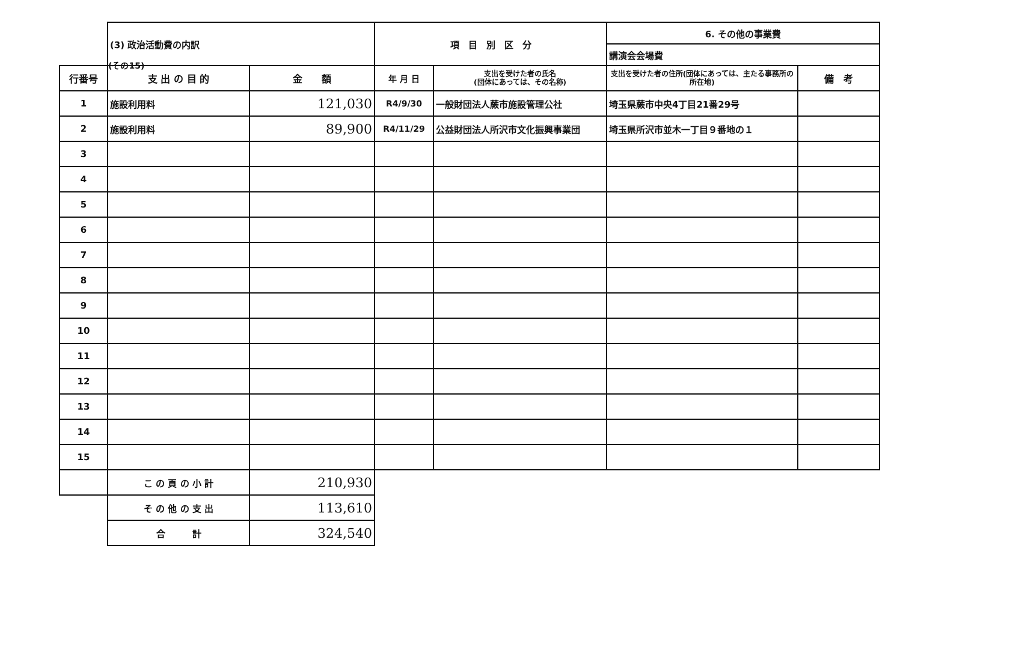(その15)
| | (3) 政治活動費の内訳 | | 項 目 別 区 分 | | 6. その他の事業費 | |
| | | | | | 講演会会場費 | |
| 行番号 | 支 出 の 目 的 | 金 額 | 年 月 日 | 支出を受けた者の氏名 (団体にあっては、その名称) | 支出を受けた者の住所(団体にあっては、主たる事務所の所在地) | 備 考 |
| 1 | 施設利用料 | 121,030 | R4/9/30 | 一般財団法人蕨市施設管理公社 | 埼玉県蕨市中央4丁目21番29号 | |
| 2 | 施設利用料 | 89,900 | R4/11/29 | 公益財団法人所沢市文化振興事業団 | 埼玉県所沢市並木一丁目９番地の１ | |
| 3 | | | | | | |
| 4 | | | | | | |
| 5 | | | | | | |
| 6 | | | | | | |
| 7 | | | | | | |
| 8 | | | | | | |
| 9 | | | | | | |
| 10 | | | | | | |
| 11 | | | | | | |
| 12 | | | | | | |
| 13 | | | | | | |
| 14 | | | | | | |
| 15 | | | | | | |
| | こ の 頁 の 小 計 | 210,930 | | | | |
| | そ の 他 の 支 出 | 113,610 | | | | |
| | 合 計 | 324,540 | | | | |